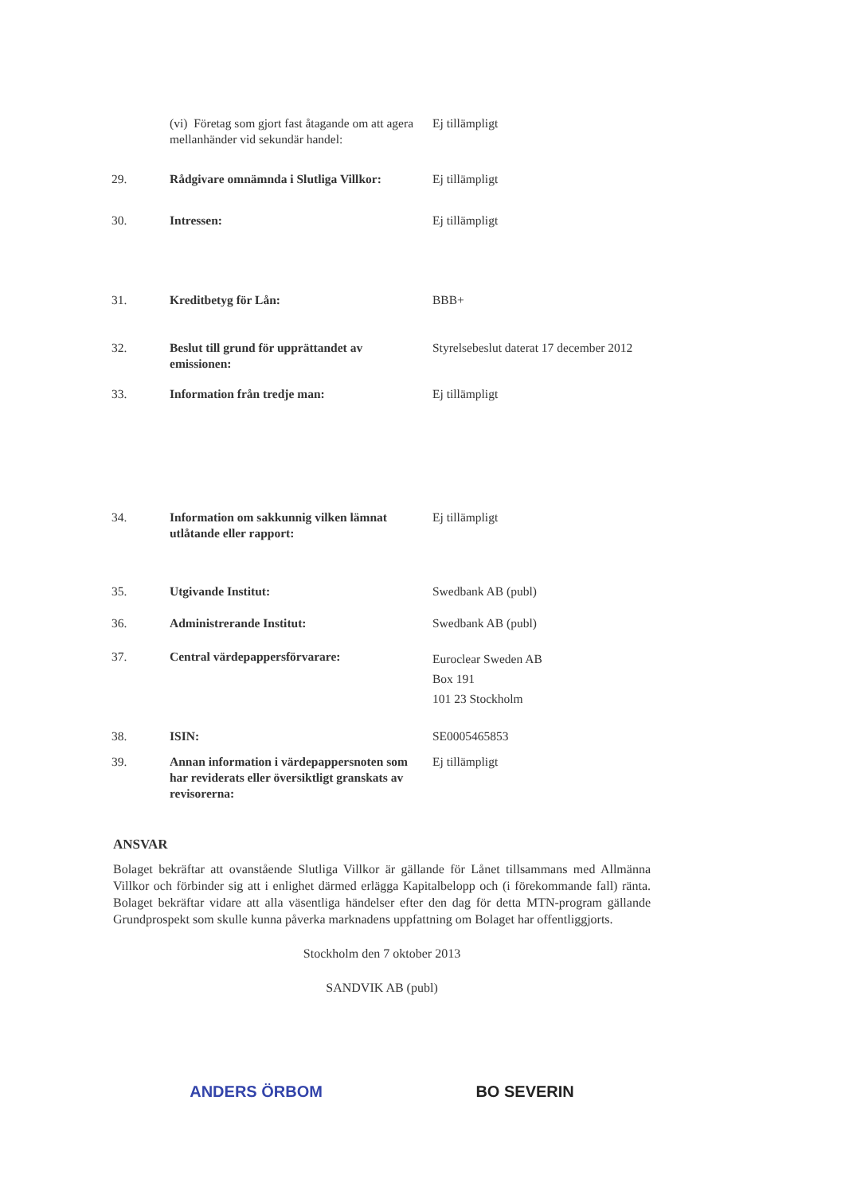| | (vi) Företag som gjort fast åtagande om att agera mellanhänder vid sekundär handel: | Ej tillämpligt |
| 29. | Rådgivare omnämnda i Slutliga Villkor: | Ej tillämpligt |
| 30. | Intressen: | Ej tillämpligt |
| 31. | Kreditbetyg för Lån: | BBB+ |
| 32. | Beslut till grund för upprättandet av emissionen: | Styrelsebeslut daterat 17 december 2012 |
| 33. | Information från tredje man: | Ej tillämpligt |
| 34. | Information om sakkunnig vilken lämnat utlåtande eller rapport: | Ej tillämpligt |
| 35. | Utgivande Institut: | Swedbank AB (publ) |
| 36. | Administrerande Institut: | Swedbank AB (publ) |
| 37. | Central värdepappersförvarare: | Euroclear Sweden AB Box 191 101 23 Stockholm |
| 38. | ISIN: | SE0005465853 |
| 39. | Annan information i värdepappersnoten som har reviderats eller översiktligt granskats av revisorerna: | Ej tillämpligt |
ANSVAR
Bolaget bekräftar att ovanstående Slutliga Villkor är gällande för Lånet tillsammans med Allmänna Villkor och förbinder sig att i enlighet därmed erlägga Kapitalbelopp och (i förekommande fall) ränta. Bolaget bekräftar vidare att alla väsentliga händelser efter den dag för detta MTN-program gällande Grundprospekt som skulle kunna påverka marknadens uppfattning om Bolaget har offentliggjorts.
Stockholm den 7 oktober 2013
SANDVIK AB (publ)
ANDERS ÖRBOM BO SEVERIN